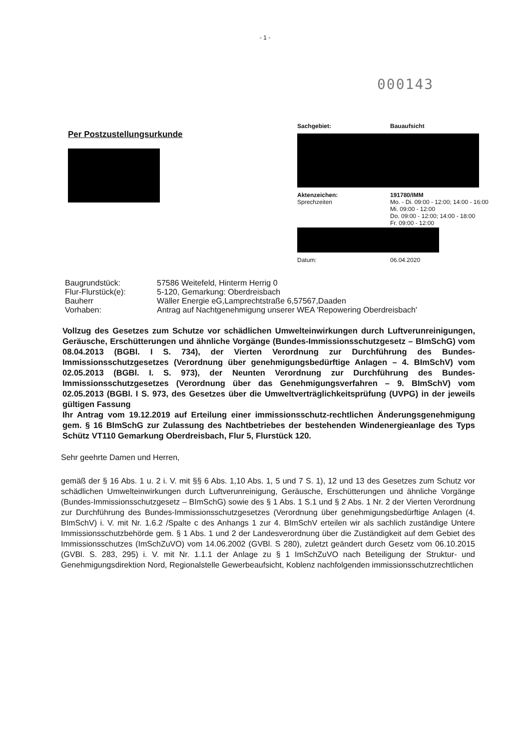- 1 -
000143
Per Postzustellungsurkunde
Sachgebiet: Bauaufsicht
Aktenzeichen: 191780/IMM
Sprechzeiten Mo. - Di. 09:00 - 12:00; 14:00 - 16:00
Mi. 09:00 - 12:00
Do. 09:00 - 12:00; 14:00 - 18:00
Fr. 09:00 - 12:00
Datum: 06.04.2020
Baugrundstück: 57586 Weitefeld, Hinterm Herrig 0
Flur-Flurstück(e): 5-120, Gemarkung: Oberdreisbach
Bauherr Wäller Energie eG,Lamprechtstraße 6,57567,Daaden
Vorhaben: Antrag auf Nachtgenehmigung unserer WEA 'Repowering Oberdreisbach'
Vollzug des Gesetzes zum Schutze vor schädlichen Umwelteinwirkungen durch Luftverunreinigungen, Geräusche, Erschütterungen und ähnliche Vorgänge (Bundes-Immissionsschutzgesetz – BImSchG) vom 08.04.2013 (BGBl. I S. 734), der Vierten Verordnung zur Durchführung des Bundes-Immissionsschutzgesetzes (Verordnung über genehmigungsbedürftige Anlagen – 4. BImSchV) vom 02.05.2013 (BGBl. I. S. 973), der Neunten Verordnung zur Durchführung des Bundes-Immissionsschutzgesetzes (Verordnung über das Genehmigungsverfahren – 9. BImSchV) vom 02.05.2013 (BGBl. I S. 973, des Gesetzes über die Umweltverträglichkeitsprüfung (UVPG) in der jeweils gültigen Fassung
Ihr Antrag vom 19.12.2019 auf Erteilung einer immissionsschutz-rechtlichen Änderungsgenehmigung gem. § 16 BImSchG zur Zulassung des Nachtbetriebes der bestehenden Windenergieanlage des Typs Schütz VT110 Gemarkung Oberdreisbach, Flur 5, Flurstück 120.
Sehr geehrte Damen und Herren,
gemäß der § 16 Abs. 1 u. 2 i. V. mit §§ 6 Abs. 1,10 Abs. 1, 5 und 7 S. 1), 12 und 13 des Gesetzes zum Schutz vor schädlichen Umwelteinwirkungen durch Luftverunreinigung, Geräusche, Erschütterungen und ähnliche Vorgänge (Bundes-Immissionsschutzgesetz – BImSchG) sowie des § 1 Abs. 1 S.1 und § 2 Abs. 1 Nr. 2 der Vierten Verordnung zur Durchführung des Bundes-Immissionsschutzgesetzes (Verordnung über genehmigungsbedürftige Anlagen (4. BImSchV) i. V. mit Nr. 1.6.2 /Spalte c des Anhangs 1 zur 4. BImSchV erteilen wir als sachlich zuständige Untere Immissionsschutzbehörde gem. § 1 Abs. 1 und 2 der Landesverordnung über die Zuständigkeit auf dem Gebiet des Immissionsschutzes (ImSchZuVO) vom 14.06.2002 (GVBl. S 280), zuletzt geändert durch Gesetz vom 06.10.2015 (GVBl. S. 283, 295) i. V. mit Nr. 1.1.1 der Anlage zu § 1 ImSchZuVO nach Beteiligung der Struktur- und Genehmigungsdirektion Nord, Regionalstelle Gewerbeaufsicht, Koblenz nachfolgenden immissionsschutzrechtlichen